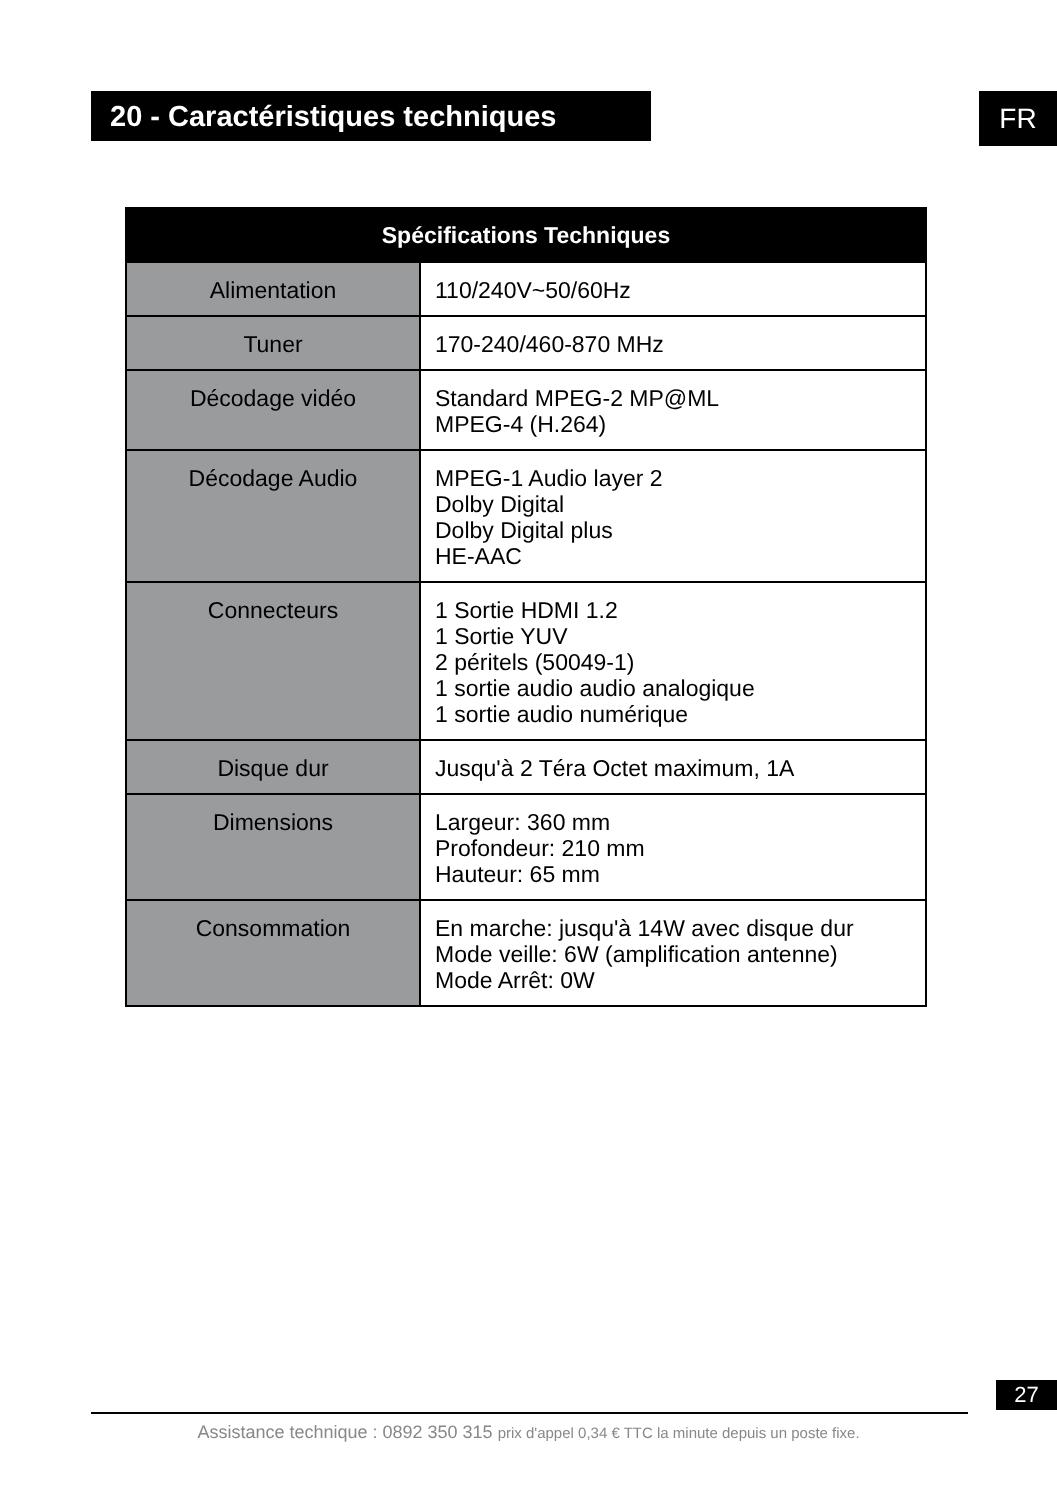20 - Caractéristiques techniques FR
| Spécifications Techniques | |
| --- | --- |
| Alimentation | 110/240V~50/60Hz |
| Tuner | 170-240/460-870 MHz |
| Décodage vidéo | Standard MPEG-2 MP@ML MPEG-4 (H.264) |
| Décodage Audio | MPEG-1 Audio layer 2 Dolby Digital Dolby Digital plus HE-AAC |
| Connecteurs | 1 Sortie HDMI 1.2 1 Sortie YUV 2 péritels (50049-1) 1 sortie audio audio analogique 1 sortie audio numérique |
| Disque dur | Jusqu'à 2 Téra Octet maximum, 1A |
| Dimensions | Largeur: 360 mm Profondeur: 210 mm Hauteur: 65 mm |
| Consommation | En marche: jusqu'à 14W avec disque dur Mode veille: 6W (amplification antenne) Mode Arrêt: 0W |
27
Assistance technique : 0892 350 315 prix d'appel 0,34 € TTC la minute depuis un poste fixe.